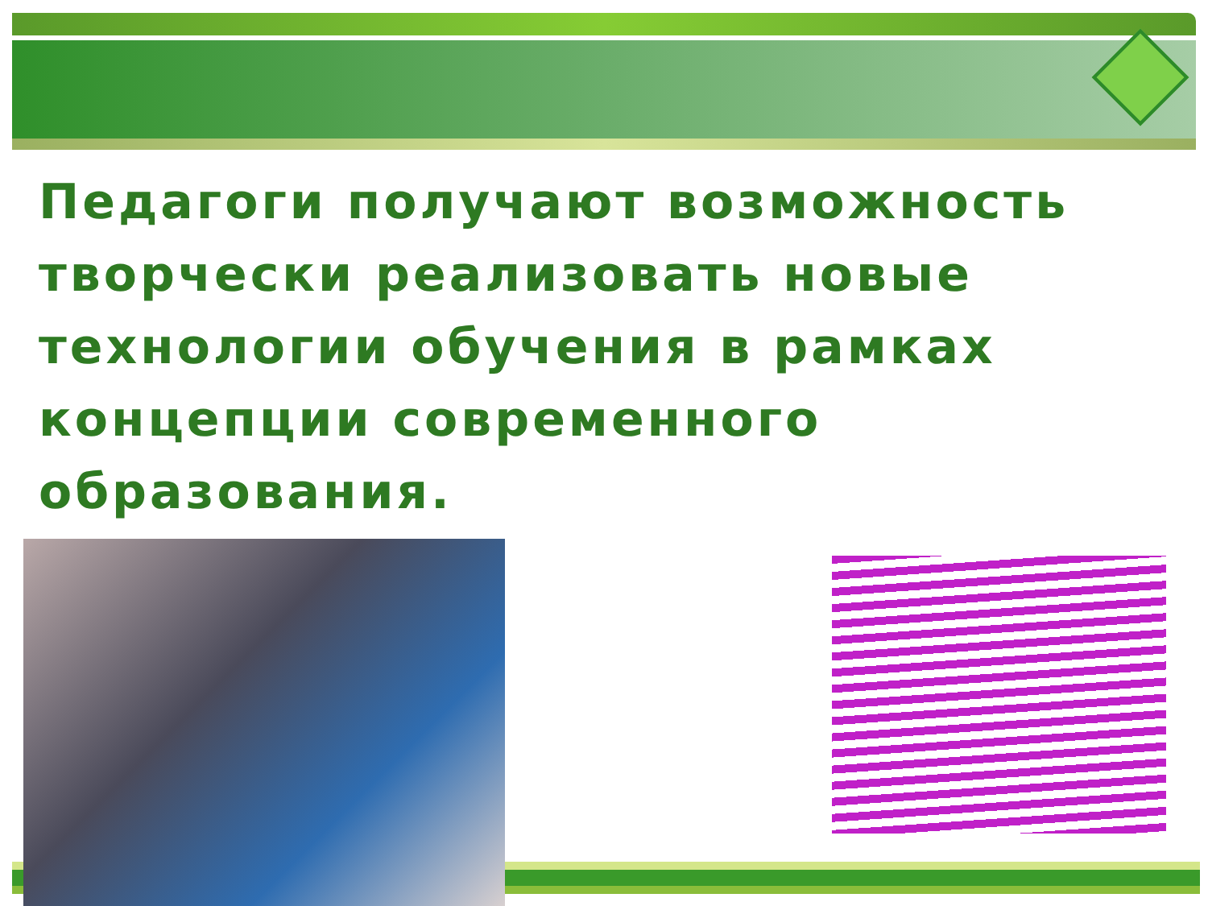Педагоги получают возможность творчески реализовать новые технологии обучения в рамках концепции современного образования.